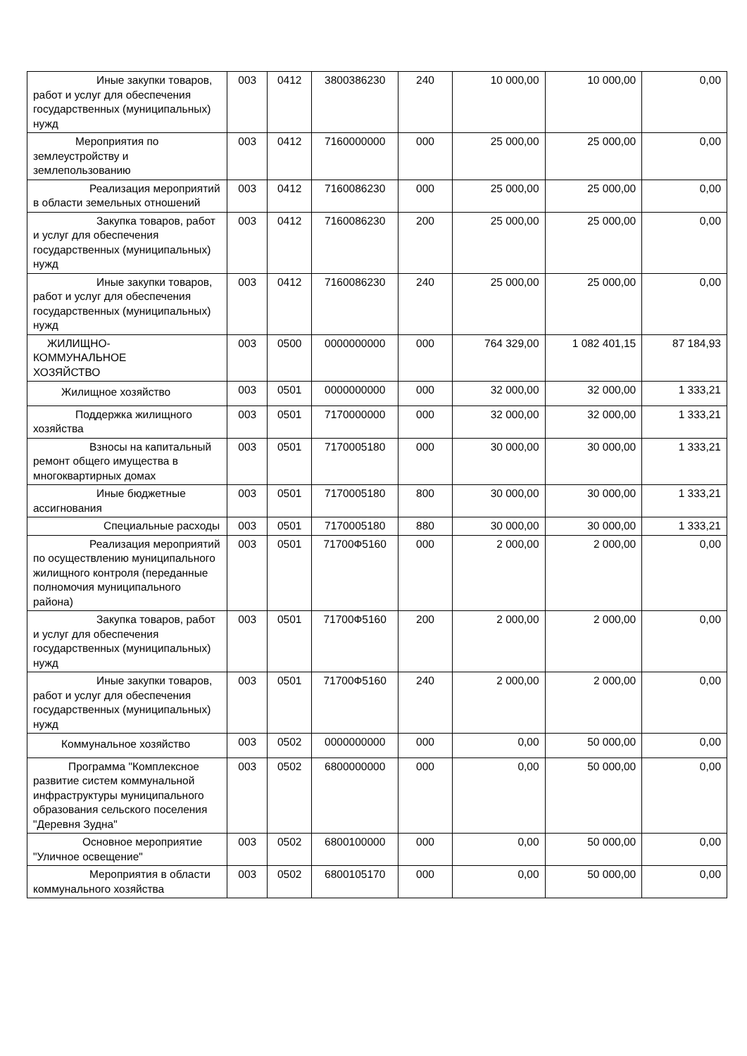| Иные закупки товаров, работ и услуг для обеспечения государственных (муниципальных) нужд | 003 | 0412 | 3800386230 | 240 | 10 000,00 | 10 000,00 | 0,00 |
| Мероприятия по землеустройству и землепользованию | 003 | 0412 | 7160000000 | 000 | 25 000,00 | 25 000,00 | 0,00 |
| Реализация мероприятий в области земельных отношений | 003 | 0412 | 7160086230 | 000 | 25 000,00 | 25 000,00 | 0,00 |
| Закупка товаров, работ и услуг для обеспечения государственных (муниципальных) нужд | 003 | 0412 | 7160086230 | 200 | 25 000,00 | 25 000,00 | 0,00 |
| Иные закупки товаров, работ и услуг для обеспечения государственных (муниципальных) нужд | 003 | 0412 | 7160086230 | 240 | 25 000,00 | 25 000,00 | 0,00 |
| ЖИЛИЩНО- КОММУНАЛЬНОЕ ХОЗЯЙСТВО | 003 | 0500 | 0000000000 | 000 | 764 329,00 | 1 082 401,15 | 87 184,93 |
| Жилищное хозяйство | 003 | 0501 | 0000000000 | 000 | 32 000,00 | 32 000,00 | 1 333,21 |
| Поддержка жилищного хозяйства | 003 | 0501 | 7170000000 | 000 | 32 000,00 | 32 000,00 | 1 333,21 |
| Взносы на капитальный ремонт общего имущества в многоквартирных домах | 003 | 0501 | 7170005180 | 000 | 30 000,00 | 30 000,00 | 1 333,21 |
| Иные бюджетные ассигнования | 003 | 0501 | 7170005180 | 800 | 30 000,00 | 30 000,00 | 1 333,21 |
| Специальные расходы | 003 | 0501 | 7170005180 | 880 | 30 000,00 | 30 000,00 | 1 333,21 |
| Реализация мероприятий по осуществлению муниципального жилищного контроля (переданные полномочия муниципального района) | 003 | 0501 | 71700Ф5160 | 000 | 2 000,00 | 2 000,00 | 0,00 |
| Закупка товаров, работ и услуг для обеспечения государственных (муниципальных) нужд | 003 | 0501 | 71700Ф5160 | 200 | 2 000,00 | 2 000,00 | 0,00 |
| Иные закупки товаров, работ и услуг для обеспечения государственных (муниципальных) нужд | 003 | 0501 | 71700Ф5160 | 240 | 2 000,00 | 2 000,00 | 0,00 |
| Коммунальное хозяйство | 003 | 0502 | 0000000000 | 000 | 0,00 | 50 000,00 | 0,00 |
| Программа "Комплексное развитие систем коммунальной инфраструктуры муниципального образования сельского поселения "Деревня Зудна" | 003 | 0502 | 6800000000 | 000 | 0,00 | 50 000,00 | 0,00 |
| Основное мероприятие "Уличное освещение" | 003 | 0502 | 6800100000 | 000 | 0,00 | 50 000,00 | 0,00 |
| Мероприятия в области коммунального хозяйства | 003 | 0502 | 6800105170 | 000 | 0,00 | 50 000,00 | 0,00 |